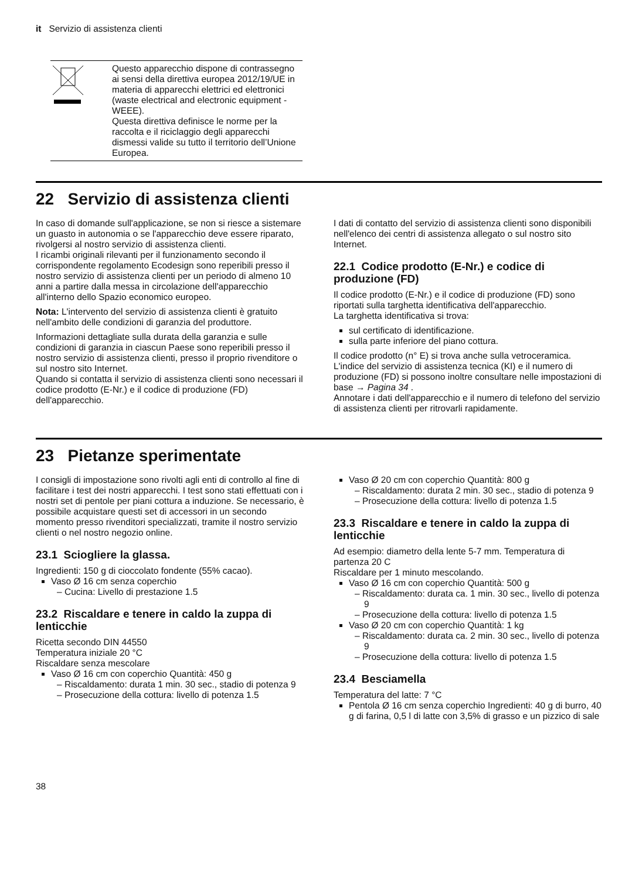it Servizio di assistenza clienti
| | Questo apparecchio dispone di contrassegno ai sensi della direttiva europea 2012/19/UE in materia di apparecchi elettrici ed elettronici (waste electrical and electronic equipment - WEEE). Questa direttiva definisce le norme per la raccolta e il riciclaggio degli apparecchi dismessi valide su tutto il territorio dell’Unione Europea. |
22 Servizio di assistenza clienti
In caso di domande sull'applicazione, se non si riesce a sistemare un guasto in autonomia o se l'apparecchio deve essere riparato, rivolgersi al nostro servizio di assistenza clienti.
I ricambi originali rilevanti per il funzionamento secondo il corrispondente regolamento Ecodesign sono reperibili presso il nostro servizio di assistenza clienti per un periodo di almeno 10 anni a partire dalla messa in circolazione dell'apparecchio all'interno dello Spazio economico europeo.
Nota: L'intervento del servizio di assistenza clienti è gratuito nell'ambito delle condizioni di garanzia del produttore.
Informazioni dettagliate sulla durata della garanzia e sulle condizioni di garanzia in ciascun Paese sono reperibili presso il nostro servizio di assistenza clienti, presso il proprio rivenditore o sul nostro sito Internet.
Quando si contatta il servizio di assistenza clienti sono necessari il codice prodotto (E-Nr.) e il codice di produzione (FD) dell'apparecchio.
I dati di contatto del servizio di assistenza clienti sono disponibili nell'elenco dei centri di assistenza allegato o sul nostro sito Internet.
22.1 Codice prodotto (E-Nr.) e codice di produzione (FD)
Il codice prodotto (E-Nr.) e il codice di produzione (FD) sono riportati sulla targhetta identificativa dell'apparecchio.
La targhetta identificativa si trova:
sul certificato di identificazione.
sulla parte inferiore del piano cottura.
Il codice prodotto (n° E) si trova anche sulla vetroceramica. L'indice del servizio di assistenza tecnica (KI) e il numero di produzione (FD) si possono inoltre consultare nelle impostazioni di base → Pagina 34 .
Annotare i dati dell'apparecchio e il numero di telefono del servizio di assistenza clienti per ritrovarli rapidamente.
23 Pietanze sperimentate
I consigli di impostazione sono rivolti agli enti di controllo al fine di facilitare i test dei nostri apparecchi. I test sono stati effettuati con i nostri set di pentole per piani cottura a induzione. Se necessario, è possibile acquistare questi set di accessori in un secondo momento presso rivenditori specializzati, tramite il nostro servizio clienti o nel nostro negozio online.
23.1 Sciogliere la glassa.
Ingredienti: 150 g di cioccolato fondente (55% cacao).
Vaso Ø 16 cm senza coperchio
Cucina: Livello di prestazione 1.5
23.2 Riscaldare e tenere in caldo la zuppa di lenticchie
Ricetta secondo DIN 44550
Temperatura iniziale 20 °C
Riscaldare senza mescolare
Vaso Ø 16 cm con coperchio Quantità: 450 g
Riscaldamento: durata 1 min. 30 sec., stadio di potenza 9
Prosecuzione della cottura: livello di potenza 1.5
Vaso Ø 20 cm con coperchio Quantità: 800 g
Riscaldamento: durata 2 min. 30 sec., stadio di potenza 9
Prosecuzione della cottura: livello di potenza 1.5
23.3 Riscaldare e tenere in caldo la zuppa di lenticchie
Ad esempio: diametro della lente 5-7 mm. Temperatura di partenza 20 C
Riscaldare per 1 minuto mescolando.
Vaso Ø 16 cm con coperchio Quantità: 500 g
Riscaldamento: durata ca. 1 min. 30 sec., livello di potenza 9
Prosecuzione della cottura: livello di potenza 1.5
Vaso Ø 20 cm con coperchio Quantità: 1 kg
Riscaldamento: durata ca. 2 min. 30 sec., livello di potenza 9
Prosecuzione della cottura: livello di potenza 1.5
23.4 Besciamella
Temperatura del latte: 7 °C
Pentola Ø 16 cm senza coperchio Ingredienti: 40 g di burro, 40 g di farina, 0,5 l di latte con 3,5% di grasso e un pizzico di sale
38